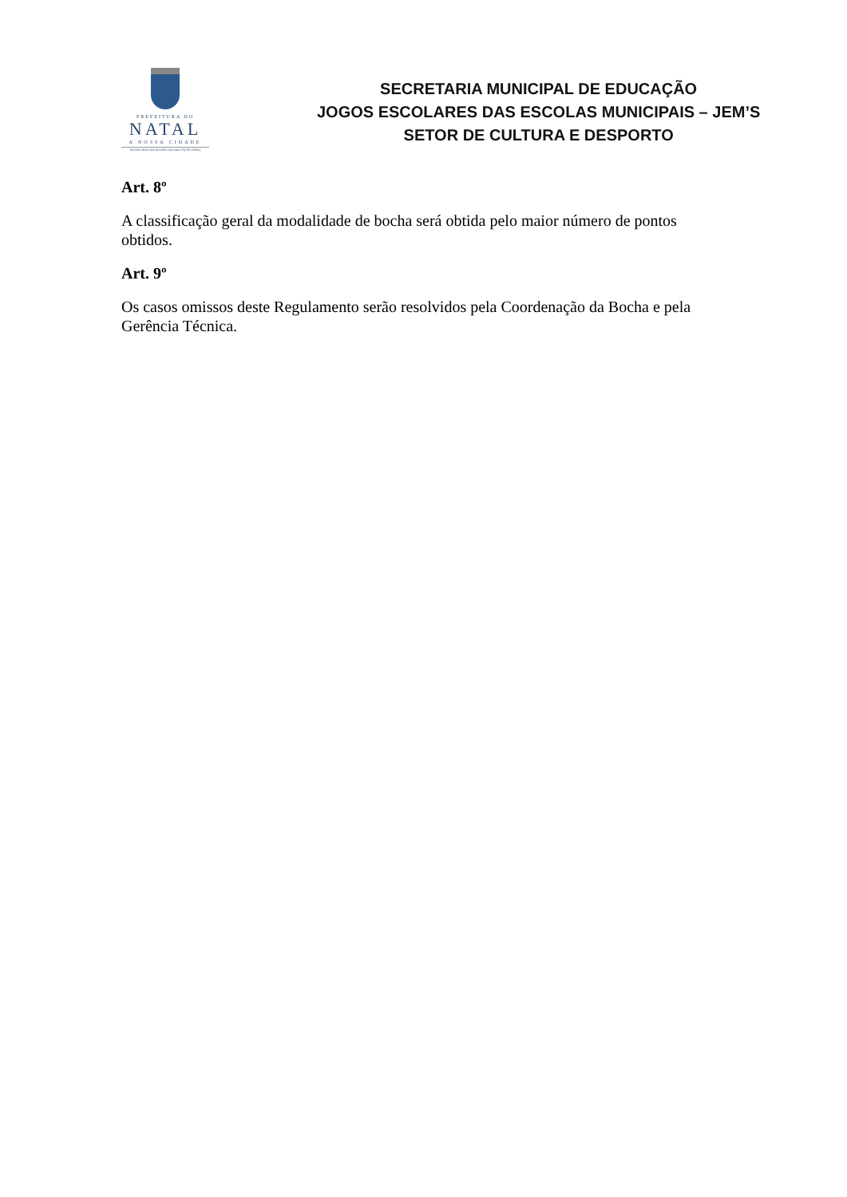PREFEITURA DO
NATAL
A NOSSA CIDADE
SECRETARIA MUNICIPAL DE EDUCAÇÃO (SME)
SECRETARIA MUNICIPAL DE EDUCAÇÃO
JOGOS ESCOLARES DAS ESCOLAS MUNICIPAIS – JEM’S
SETOR DE CULTURA E DESPORTO
Art. 8º
A classificação geral da modalidade de bocha será obtida pelo maior número de pontos obtidos.
Art. 9º
Os casos omissos deste Regulamento serão resolvidos pela Coordenação da Bocha e pela Gerência Técnica.